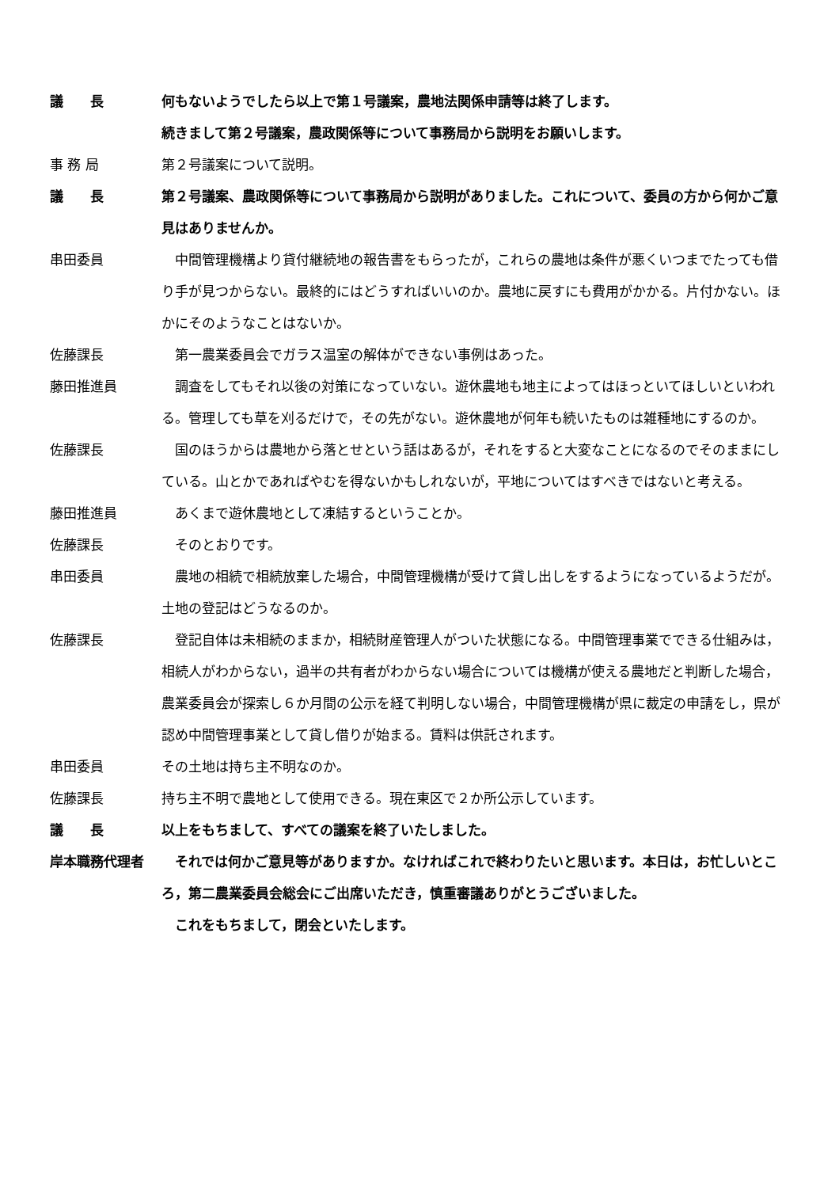議　　長 何もないようでしたら以上で第１号議案，農地法関係申請等は終了します。
続きまして第２号議案，農政関係等について事務局から説明をお願いします。
事 務 局 第２号議案について説明。
議　　長 第２号議案、農政関係等について事務局から説明がありました。これについて、委員の方から何かご意見はありませんか。
串田委員 　中間管理機構より貸付継続地の報告書をもらったが，これらの農地は条件が悪くいつまでたっても借り手が見つからない。最終的にはどうすればいいのか。農地に戻すにも費用がかかる。片付かない。ほかにそのようなことはないか。
佐藤課長 　第一農業委員会でガラス温室の解体ができない事例はあった。
藤田推進員 　調査をしてもそれ以後の対策になっていない。遊休農地も地主によってはほっといてほしいといわれる。管理しても草を刈るだけで，その先がない。遊休農地が何年も続いたものは雑種地にするのか。
佐藤課長 　国のほうからは農地から落とせという話はあるが，それをすると大変なことになるのでそのままにしている。山とかであればやむを得ないかもしれないが，平地についてはすべきではないと考える。
藤田推進員 　あくまで遊休農地として凍結するということか。
佐藤課長 　そのとおりです。
串田委員 　農地の相続で相続放棄した場合，中間管理機構が受けて貸し出しをするようになっているようだが。土地の登記はどうなるのか。
佐藤課長 　登記自体は未相続のままか，相続財産管理人がついた状態になる。中間管理事業でできる仕組みは，相続人がわからない，過半の共有者がわからない場合については機構が使える農地だと判断した場合，農業委員会が探索し６か月間の公示を経て判明しない場合，中間管理機構が県に裁定の申請をし，県が認め中間管理事業として貸し借りが始まる。賃料は供託されます。
串田委員 その土地は持ち主不明なのか。
佐藤課長 持ち主不明で農地として使用できる。現在東区で２か所公示しています。
議　　長 以上をもちまして、すべての議案を終了いたしました。
岸本職務代理者 　それでは何かご意見等がありますか。なければこれで終わりたいと思います。本日は，お忙しいところ，第二農業委員会総会にご出席いただき，慎重審議ありがとうございました。
　これをもちまして，閉会といたします。